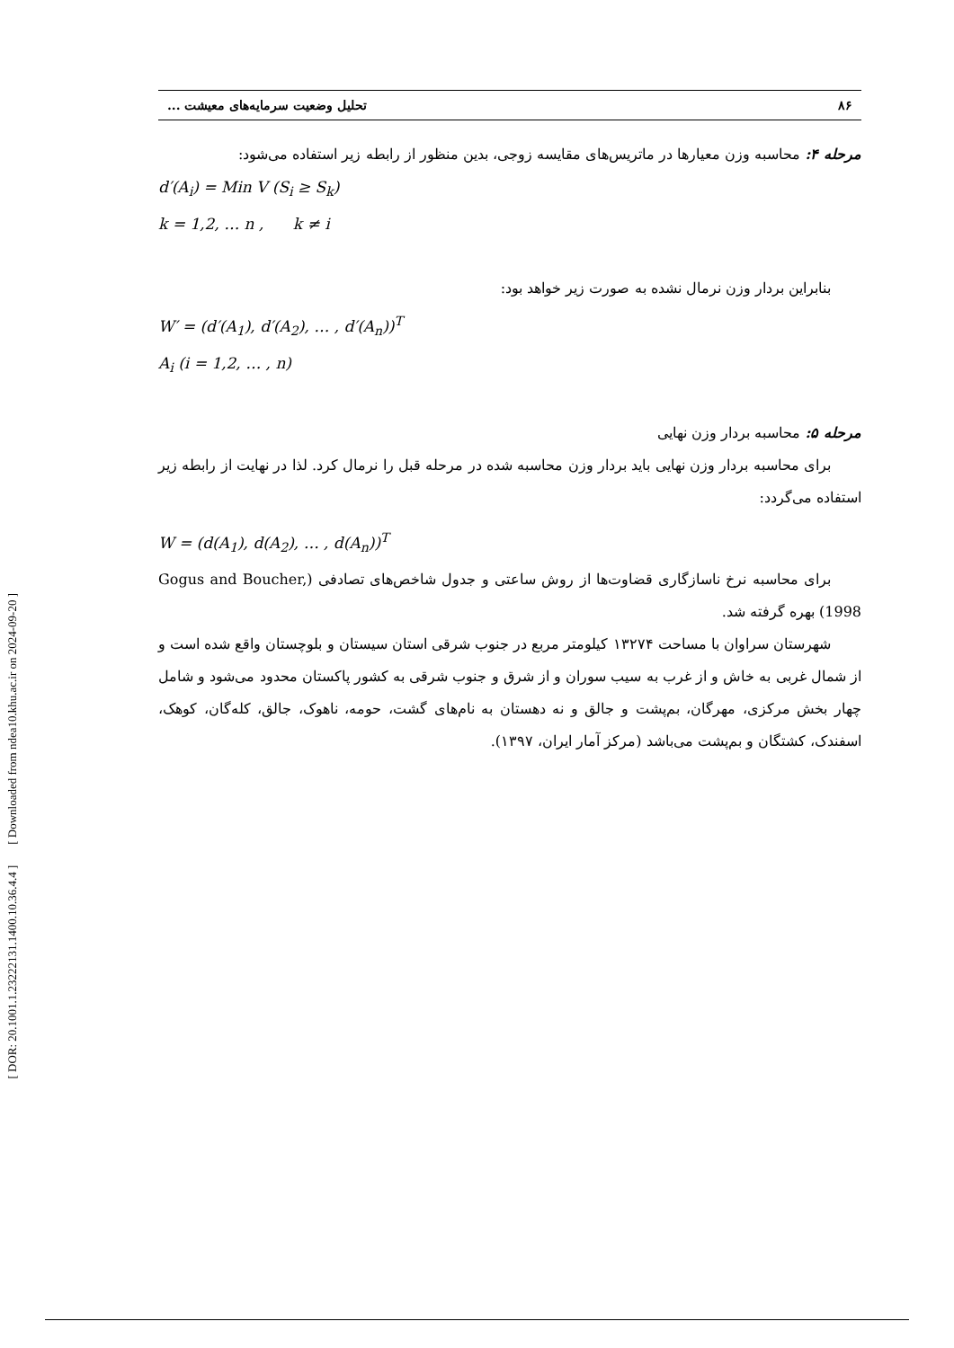[ DOR: 20.1001.1.23222131.1400.10.36.4.4 ] [ Downloaded from ndea10.khu.ac.ir on 2024-09-20 ]
۸۶ تحلیل وضعیت سرمایه‌های معیشت ...
مرحله ۴: محاسبه وزن معیارها در ماتریس‌های مقایسه زوجی، بدین منظور از رابطه زیر استفاده می‌شود:
d′(A<sub>i</sub>) = Min V (S<sub>i</sub> ≥ S<sub>k</sub>)
k = 1,2, … n , k ≠ i
بنابراین بردار وزن نرمال نشده به صورت زیر خواهد بود:
W′ = (d′(A<sub>1</sub>), d′(A<sub>2</sub>), … , d′(A<sub>n</sub>))<sup>T</sup>
A<sub>i</sub> (i = 1,2, … , n)
مرحله ۵: محاسبه بردار وزن نهایی
برای محاسبه بردار وزن نهایی باید بردار وزن محاسبه شده در مرحله قبل را نرمال کرد. لذا در نهایت از رابطه زیر استفاده می‌گردد:
W = (d(A<sub>1</sub>), d(A<sub>2</sub>), … , d(A<sub>n</sub>))<sup>T</sup>
برای محاسبه نرخ ناسازگاری قضاوت‌ها از روش ساعتی و جدول شاخص‌های تصادفی (Gogus and Boucher, 1998) بهره گرفته شد.
شهرستان سراوان با مساحت ۱۳۲۷۴ کیلومتر مربع در جنوب شرقی استان سیستان و بلوچستان واقع شده است و از شمال غربی به خاش و از غرب به سیب سوران و از شرق و جنوب شرقی به کشور پاکستان محدود می‌شود و شامل چهار بخش مرکزی، مهرگان، بم‌پشت و جالق و نه دهستان به نام‌های گشت، حومه، ناهوک، جالق، کله‌گان، کوهک، اسفندک، کشتگان و بم‌پشت می‌باشد (مرکز آمار ایران، ۱۳۹۷).